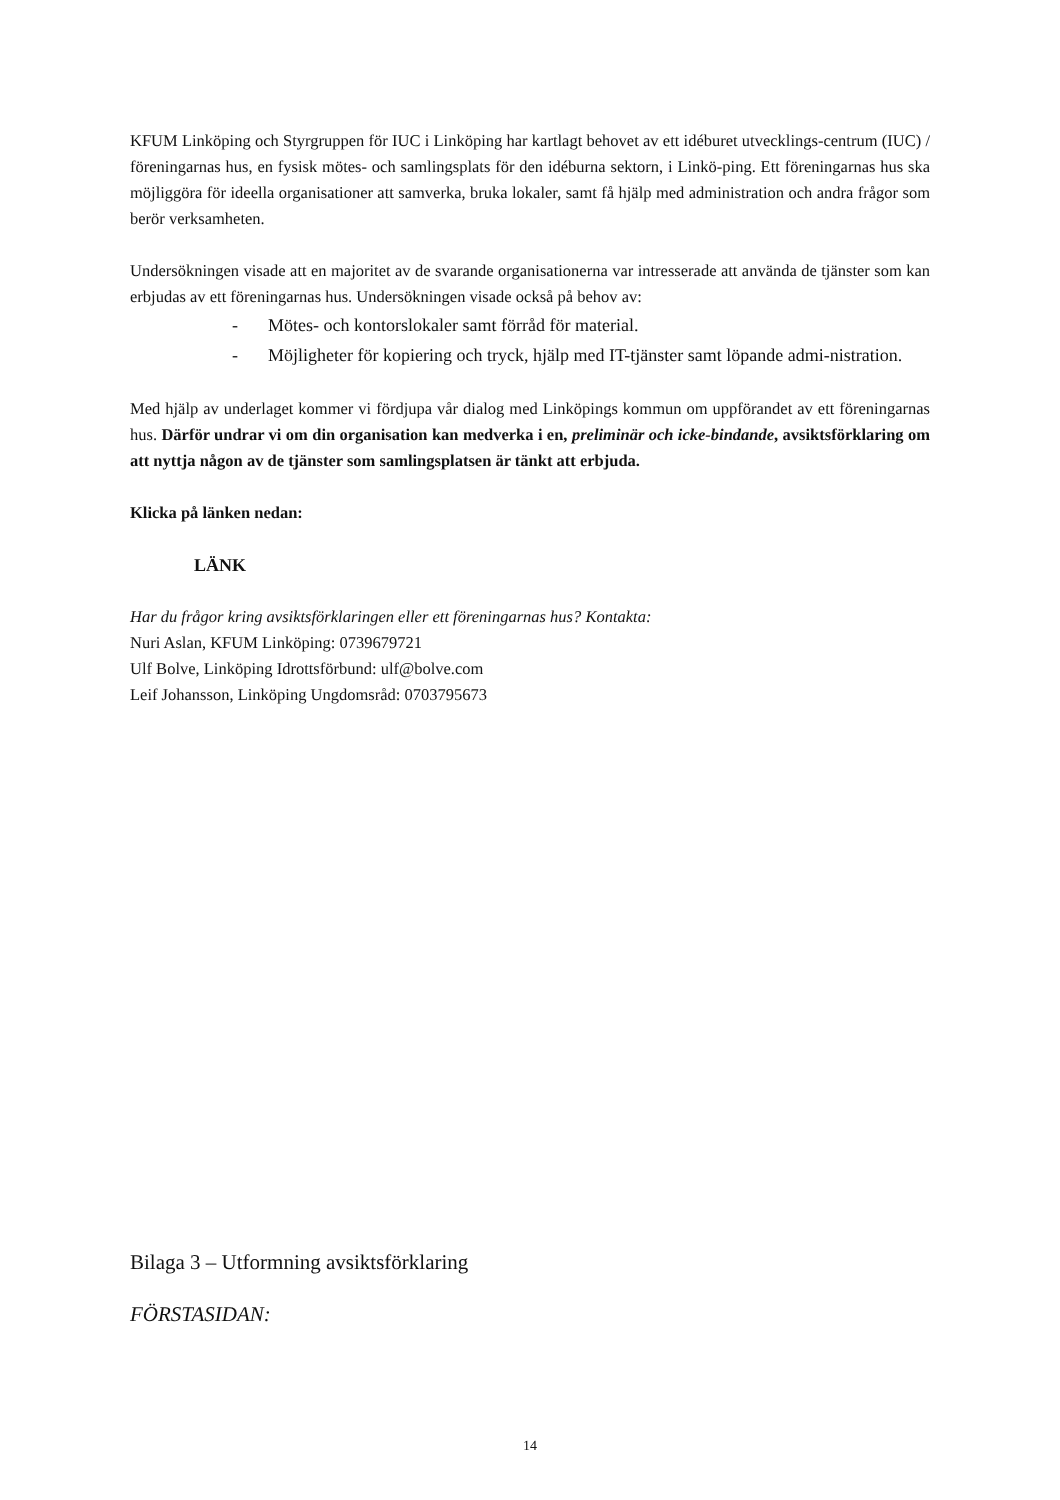KFUM Linköping och Styrgruppen för IUC i Linköping har kartlagt behovet av ett idéburet utvecklings-centrum (IUC) / föreningarnas hus, en fysisk mötes- och samlingsplats för den idéburna sektorn, i Linkö-ping. Ett föreningarnas hus ska möjliggöra för ideella organisationer att samverka, bruka lokaler, samt få hjälp med administration och andra frågor som berör verksamheten.
Undersökningen visade att en majoritet av de svarande organisationerna var intresserade att använda de tjänster som kan erbjudas av ett föreningarnas hus. Undersökningen visade också på behov av:
- Mötes- och kontorslokaler samt förråd för material.
- Möjligheter för kopiering och tryck, hjälp med IT-tjänster samt löpande admi-nistration.
Med hjälp av underlaget kommer vi fördjupa vår dialog med Linköpings kommun om uppförandet av ett föreningarnas hus. Därför undrar vi om din organisation kan medverka i en, preliminär och icke-bindande, avsiktsförklaring om att nyttja någon av de tjänster som samlingsplatsen är tänkt att erbjuda.
Klicka på länken nedan:
LÄNK
Har du frågor kring avsiktsförklaringen eller ett föreningarnas hus? Kontakta:
Nuri Aslan, KFUM Linköping: 0739679721
Ulf Bolve, Linköping Idrottsförbund: ulf@bolve.com
Leif Johansson, Linköping Ungdomsråd: 0703795673
Bilaga 3 – Utformning avsiktsförklaring
FÖRSTASIDAN:
14